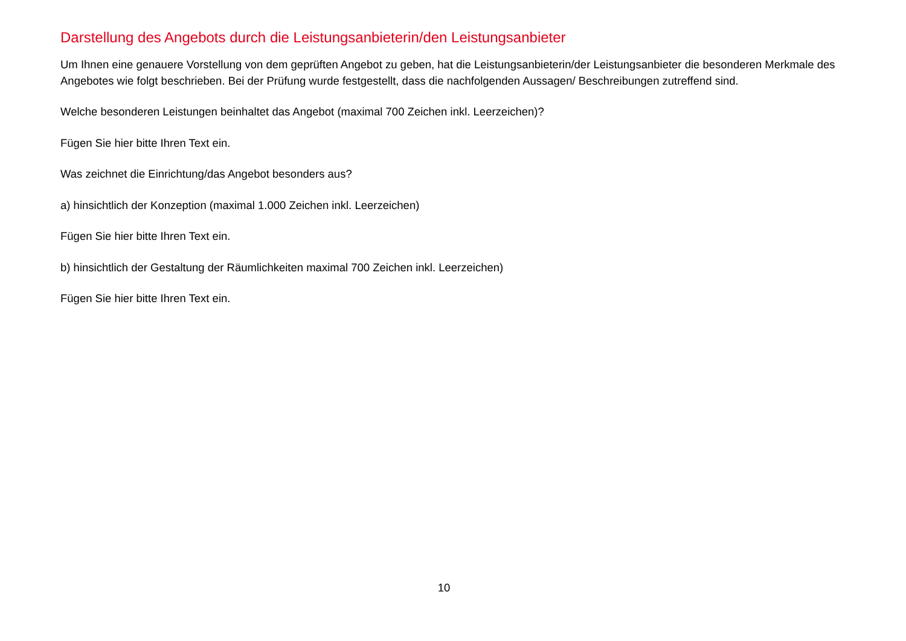Darstellung des Angebots durch die Leistungsanbieterin/den Leistungsanbieter
Um Ihnen eine genauere Vorstellung von dem geprüften Angebot zu geben, hat die Leistungsanbieterin/der Leistungsanbieter die besonderen Merkmale des Angebotes wie folgt beschrieben. Bei der Prüfung wurde festgestellt, dass die nachfolgenden Aussagen/ Beschreibungen zutreffend sind.
Welche besonderen Leistungen beinhaltet das Angebot (maximal 700 Zeichen inkl. Leerzeichen)?
Fügen Sie hier bitte Ihren Text ein.
Was zeichnet die Einrichtung/das Angebot besonders aus?
a) hinsichtlich der Konzeption (maximal 1.000 Zeichen inkl. Leerzeichen)
Fügen Sie hier bitte Ihren Text ein.
b) hinsichtlich der Gestaltung der Räumlichkeiten maximal 700 Zeichen inkl. Leerzeichen)
Fügen Sie hier bitte Ihren Text ein.
10